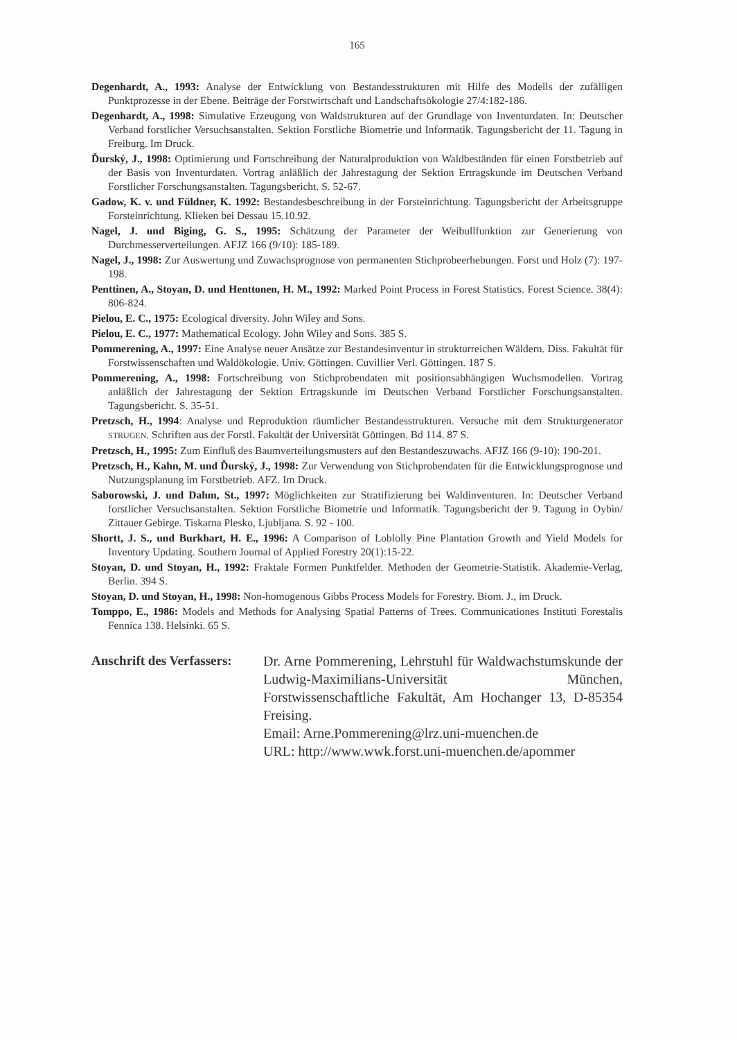165
Degenhardt, A., 1993: Analyse der Entwicklung von Bestandesstrukturen mit Hilfe des Modells der zufälligen Punktprozesse in der Ebene. Beiträge der Forstwirtschaft und Landschaftsökologie 27/4:182-186.
Degenhardt, A., 1998: Simulative Erzeugung von Waldstrukturen auf der Grundlage von Inventurdaten. In: Deutscher Verband forstlicher Versuchsanstalten. Sektion Forstliche Biometrie und Informatik. Tagungsbericht der 11. Tagung in Freiburg. Im Druck.
Ďurský, J., 1998: Optimierung und Fortschreibung der Naturalproduktion von Waldbeständen für einen Forstbetrieb auf der Basis von Inventurdaten. Vortrag anläßlich der Jahrestagung der Sektion Ertragskunde im Deutschen Verband Forstlicher Forschungsanstalten. Tagungsbericht. S. 52-67.
Gadow, K. v. und Füldner, K. 1992: Bestandesbeschreibung in der Forsteinrichtung. Tagungsbericht der Arbeitsgruppe Forsteinrichtung. Klieken bei Dessau 15.10.92.
Nagel, J. und Biging, G. S., 1995: Schätzung der Parameter der Weibullfunktion zur Generierung von Durchmesserverteilungen. AFJZ 166 (9/10): 185-189.
Nagel, J., 1998: Zur Auswertung und Zuwachsprognose von permanenten Stichprobeerhebungen. Forst und Holz (7): 197-198.
Penttinen, A., Stoyan, D. und Henttonen, H. M., 1992: Marked Point Process in Forest Statistics. Forest Science. 38(4): 806-824.
Pielou, E. C., 1975: Ecological diversity. John Wiley and Sons.
Pielou, E. C., 1977: Mathematical Ecology. John Wiley and Sons. 385 S.
Pommerening, A., 1997: Eine Analyse neuer Ansätze zur Bestandesinventur in strukturreichen Wäldern. Diss. Fakultät für Forstwissenschaften und Waldökologie. Univ. Göttingen. Cuvillier Verl. Göttingen. 187 S.
Pommerening, A., 1998: Fortschreibung von Stichprobendaten mit positionsabhängigen Wuchsmodellen. Vortrag anläßlich der Jahrestagung der Sektion Ertragskunde im Deutschen Verband Forstlicher Forschungsanstalten. Tagungsbericht. S. 35-51.
Pretzsch, H., 1994: Analyse und Reproduktion räumlicher Bestandesstrukturen. Versuche mit dem Strukturgenerator STRUGEN. Schriften aus der Forstl. Fakultät der Universität Göttingen. Bd 114. 87 S.
Pretzsch, H., 1995: Zum Einfluß des Baumverteilungsmusters auf den Bestandeszuwachs. AFJZ 166 (9-10): 190-201.
Pretzsch, H., Kahn, M. und Ďurský, J., 1998: Zur Verwendung von Stichprobendaten für die Entwicklungsprognose und Nutzungsplanung im Forstbetrieb. AFZ. Im Druck.
Saborowski, J. und Dahm, St., 1997: Möglichkeiten zur Stratifizierung bei Waldinventuren. In: Deutscher Verband forstlicher Versuchsanstalten. Sektion Forstliche Biometrie und Informatik. Tagungsbericht der 9. Tagung in Oybin/ Zittauer Gebirge. Tiskarna Plesko, Ljubljana. S. 92 - 100.
Shortt, J. S., und Burkhart, H. E., 1996: A Comparison of Loblolly Pine Plantation Growth and Yield Models for Inventory Updating. Southern Journal of Applied Forestry 20(1):15-22.
Stoyan, D. und Stoyan, H., 1992: Fraktale Formen Punktfelder. Methoden der Geometrie-Statistik. Akademie-Verlag, Berlin. 394 S.
Stoyan, D. und Stoyan, H., 1998: Non-homogenous Gibbs Process Models for Forestry. Biom. J., im Druck.
Tomppo, E., 1986: Models and Methods for Analysing Spatial Patterns of Trees. Communicationes Instituti Forestalis Fennica 138. Helsinki. 65 S.
Anschrift des Verfassers:
Dr. Arne Pommerening, Lehrstuhl für Waldwachstumskunde der Ludwig-Maximilians-Universität München, Forstwissenschaftliche Fakultät, Am Hochanger 13, D-85354 Freising.
Email: Arne.Pommerening@lrz.uni-muenchen.de
URL: http://www.wwk.forst.uni-muenchen.de/apommer